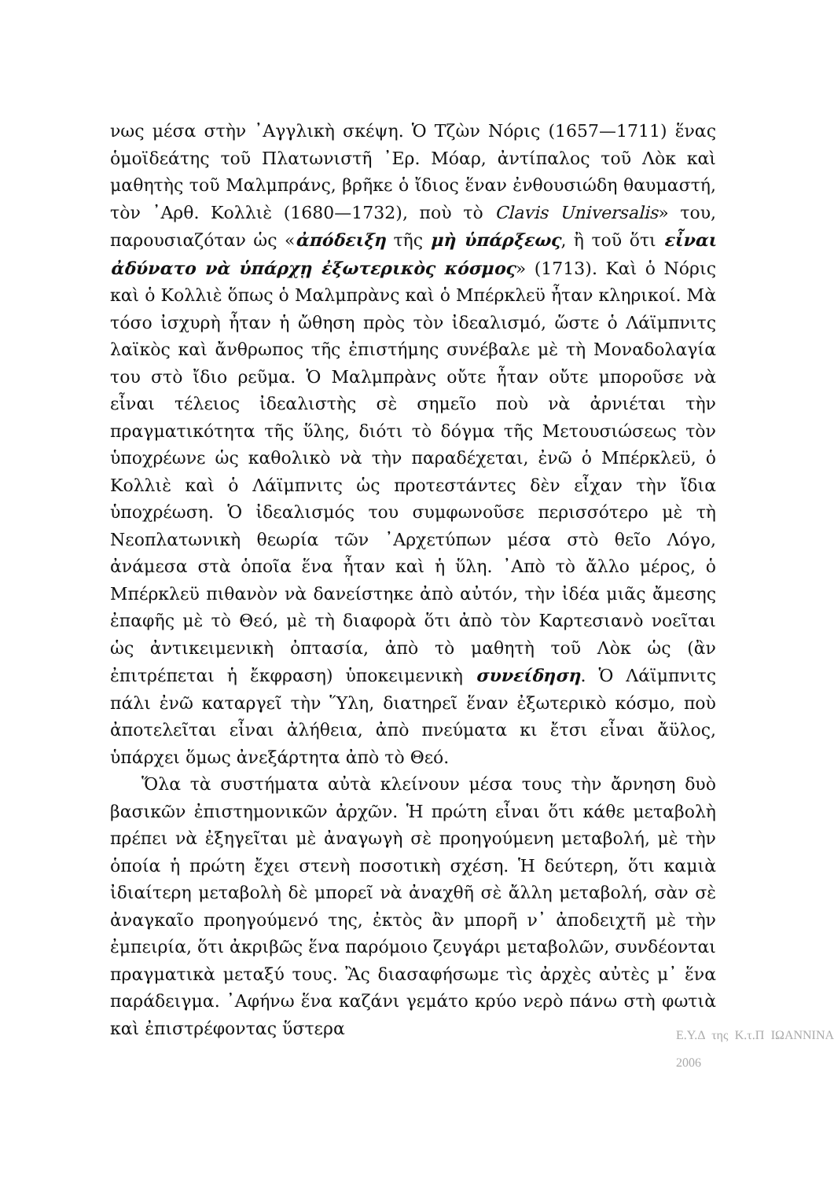νως μέσα στὴν ᾿Αγγλικὴ σκέψη. Ὁ Τζὼν Νόρις (1657—1711) ἕνας ὁμοϊδεάτης τοῦ Πλατωνιστῆ ᾿Ερ. Μόαρ, ἀντίπαλος τοῦ Λὸκ καὶ μαθητὴς τοῦ Μαλμπράνς, βρῆκε ὁ ἴδιος ἕναν ἐνθουσιώδη θαυμαστή, τὸν ᾿Αρθ. Κολλιὲ (1680—1732), ποὺ τὸ Clavis Universalis» του, παρουσιαζόταν ὡς «ἀπόδειξη τῆς μὴ ὑπάρξεως, ἢ τοῦ ὅτι εἶναι ἀδύνατο νὰ ὑπάρχῃ ἐξωτερικὸς κόσμος» (1713). Καὶ ὁ Νόρις καὶ ὁ Κολλιὲ ὅπως ὁ Μαλμπρὰνς καὶ ὁ Μπέρκλεϋ ἦταν κληρικοί. Μὰ τόσο ἰσχυρὴ ἦταν ἡ ὤθηση πρὸς τὸν ἰδεαλισμό, ὥστε ὁ Λάϊμπνιτς λαϊκὸς καὶ ἄνθρωπος τῆς ἐπιστήμης συνέβαλε μὲ τὴ Μοναδολαγία του στὸ ἴδιο ρεῦμα. Ὁ Μαλμπρὰνς οὔτε ἦταν οὔτε μποροῦσε νὰ εἶναι τέλειος ἰδεαλιστὴς σὲ σημεῖο ποὺ νὰ ἀρνιέται τὴν πραγματικότητα τῆς ὕλης, διότι τὸ δόγμα τῆς Μετουσιώσεως τὸν ὑποχρέωνε ὡς καθολικὸ νὰ τὴν παραδέχεται, ἐνῶ ὁ Μπέρκλεϋ, ὁ Κολλιὲ καὶ ὁ Λάϊμπνιτς ὡς προτεστάντες δὲν εἶχαν τὴν ἴδια ὑποχρέωση. Ὁ ἰδεαλισμός του συμφωνοῦσε περισσότερο μὲ τὴ Νεοπλατωνικὴ θεωρία τῶν ᾿Αρχετύπων μέσα στὸ θεῖο Λόγο, ἀνάμεσα στὰ ὁποῖα ἕνα ἦταν καὶ ἡ ὕλη. ᾿Απὸ τὸ ἄλλο μέρος, ὁ Μπέρκλεϋ πιθανὸν νὰ δανείστηκε ἀπὸ αὐτόν, τὴν ἰδέα μιᾶς ἄμεσης ἐπαφῆς μὲ τὸ Θεό, μὲ τὴ διαφορὰ ὅτι ἀπὸ τὸν Καρτεσιανὸ νοεῖται ὡς ἀντικειμενικὴ ὀπτασία, ἀπὸ τὸ μαθητὴ τοῦ Λὸκ ὡς (ἂν ἐπιτρέπεται ἡ ἔκφραση) ὑποκειμενικὴ συνείδηση. Ὁ Λάϊμπνιτς πάλι ἐνῶ καταργεῖ τὴν Ὕλη, διατηρεῖ ἕναν ἐξωτερικὸ κόσμο, ποὺ ἀποτελεῖται εἶναι ἀλήθεια, ἀπὸ πνεύματα κι ἔτσι εἶναι ἄϋλος, ὑπάρχει ὅμως ἀνεξάρτητα ἀπὸ τὸ Θεό.
Ὅλα τὰ συστήματα αὐτὰ κλείνουν μέσα τους τὴν ἄρνηση δυὸ βασικῶν ἐπιστημονικῶν ἀρχῶν. Ἡ πρώτη εἶναι ὅτι κάθε μεταβολὴ πρέπει νὰ ἐξηγεῖται μὲ ἀναγωγὴ σὲ προηγούμενη μεταβολή, μὲ τὴν ὁποία ἡ πρώτη ἔχει στενὴ ποσοτικὴ σχέση. Ἡ δεύτερη, ὅτι καμιὰ ἰδιαίτερη μεταβολὴ δὲ μπορεῖ νὰ ἀναχθῆ σὲ ἄλλη μεταβολή, σὰν σὲ ἀναγκαῖο προηγούμενό της, ἐκτὸς ἂν μπορῆ ν᾿ ἀποδειχτῆ μὲ τὴν ἐμπειρία, ὅτι ἀκριβῶς ἕνα παρόμοιο ζευγάρι μεταβολῶν, συνδέονται πραγματικὰ μεταξύ τους. Ἂς διασαφήσωμε τὶς ἀρχὲς αὐτὲς μ᾿ ἕνα παράδειγμα. ᾿Αφήνω ἕνα καζάνι γεμάτο κρύο νερὸ πάνω στὴ φωτιὰ καὶ ἐπιστρέφοντας ὕστερα
Ε.Υ.Δ της Κ.τ.Π ΙΩΑΝΝΙΝΑ 2006